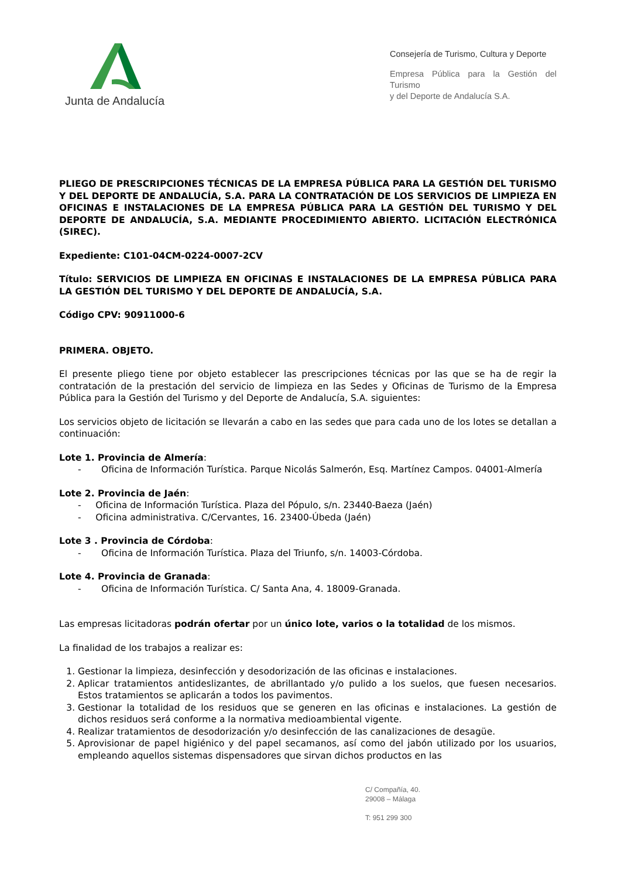Junta de Andalucía
Consejería de Turismo, Cultura y Deporte
Empresa Pública para la Gestión del Turismo
y del Deporte de Andalucía S.A.
PLIEGO DE PRESCRIPCIONES TÉCNICAS DE LA EMPRESA PÚBLICA PARA LA GESTIÓN DEL TURISMO Y DEL DEPORTE DE ANDALUCÍA, S.A. PARA LA CONTRATACIÓN DE LOS SERVICIOS DE LIMPIEZA EN OFICINAS E INSTALACIONES DE LA EMPRESA PÚBLICA PARA LA GESTIÓN DEL TURISMO Y DEL DEPORTE DE ANDALUCÍA, S.A. MEDIANTE PROCEDIMIENTO ABIERTO. LICITACIÓN ELECTRÓNICA (SIREC).
Expediente: C101-04CM-0224-0007-2CV
Título: SERVICIOS DE LIMPIEZA EN OFICINAS E INSTALACIONES DE LA EMPRESA PÚBLICA PARA LA GESTIÓN DEL TURISMO Y DEL DEPORTE DE ANDALUCÍA, S.A.
Código CPV: 90911000-6
PRIMERA. OBJETO.
El presente pliego tiene por objeto establecer las prescripciones técnicas por las que se ha de regir la contratación de la prestación del servicio de limpieza en las Sedes y Oficinas de Turismo de la Empresa Pública para la Gestión del Turismo y del Deporte de Andalucía, S.A. siguientes:
Los servicios objeto de licitación se llevarán a cabo en las sedes que para cada uno de los lotes se detallan a continuación:
Lote 1. Provincia de Almería:
- Oficina de Información Turística. Parque Nicolás Salmerón, Esq. Martínez Campos. 04001-Almería
Lote 2. Provincia de Jaén:
- Oficina de Información Turística. Plaza del Pópulo, s/n. 23440-Baeza (Jaén)
- Oficina administrativa. C/Cervantes, 16. 23400-Úbeda (Jaén)
Lote 3 . Provincia de Córdoba:
- Oficina de Información Turística. Plaza del Triunfo, s/n. 14003-Córdoba.
Lote 4. Provincia de Granada:
- Oficina de Información Turística. C/ Santa Ana, 4. 18009-Granada.
Las empresas licitadoras podrán ofertar por un único lote, varios o la totalidad de los mismos.
La finalidad de los trabajos a realizar es:
1. Gestionar la limpieza, desinfección y desodorización de las oficinas e instalaciones.
2. Aplicar tratamientos antideslizantes, de abrillantado y/o pulido a los suelos, que fuesen necesarios. Estos tratamientos se aplicarán a todos los pavimentos.
3. Gestionar la totalidad de los residuos que se generen en las oficinas e instalaciones. La gestión de dichos residuos será conforme a la normativa medioambiental vigente.
4. Realizar tratamientos de desodorización y/o desinfección de las canalizaciones de desagüe.
5. Aprovisionar de papel higiénico y del papel secamanos, así como del jabón utilizado por los usuarios, empleando aquellos sistemas dispensadores que sirvan dichos productos en las
C/ Compañía, 40.
29008 – Málaga
T: 951 299 300